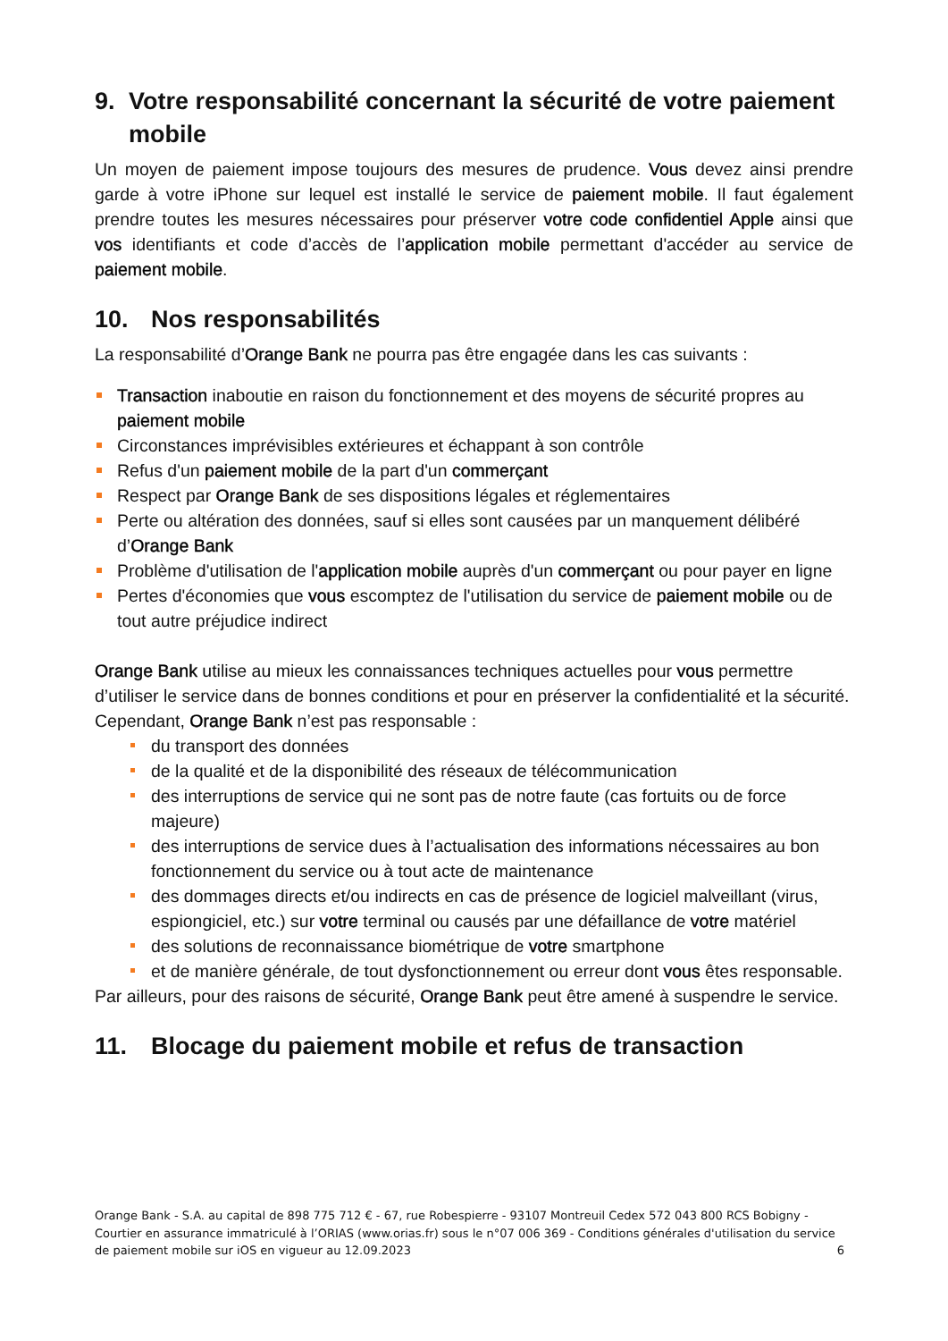9. Votre responsabilité concernant la sécurité de votre paiement mobile
Un moyen de paiement impose toujours des mesures de prudence. Vous devez ainsi prendre garde à votre iPhone sur lequel est installé le service de paiement mobile. Il faut également prendre toutes les mesures nécessaires pour préserver votre code confidentiel Apple ainsi que vos identifiants et code d’accès de l’application mobile permettant d'accéder au service de paiement mobile.
10. Nos responsabilités
La responsabilité d’Orange Bank ne pourra pas être engagée dans les cas suivants :
Transaction inaboutie en raison du fonctionnement et des moyens de sécurité propres au paiement mobile
Circonstances imprévisibles extérieures et échappant à son contrôle
Refus d'un paiement mobile de la part d'un commerçant
Respect par Orange Bank de ses dispositions légales et réglementaires
Perte ou altération des données, sauf si elles sont causées par un manquement délibéré d’Orange Bank
Problème d'utilisation de l'application mobile auprès d'un commerçant ou pour payer en ligne
Pertes d'économies que vous escomptez de l'utilisation du service de paiement mobile ou de tout autre préjudice indirect
Orange Bank utilise au mieux les connaissances techniques actuelles pour vous permettre d’utiliser le service dans de bonnes conditions et pour en préserver la confidentialité et la sécurité. Cependant, Orange Bank n’est pas responsable :
du transport des données
de la qualité et de la disponibilité des réseaux de télécommunication
des interruptions de service qui ne sont pas de notre faute (cas fortuits ou de force majeure)
des interruptions de service dues à l’actualisation des informations nécessaires au bon fonctionnement du service ou à tout acte de maintenance
des dommages directs et/ou indirects en cas de présence de logiciel malveillant (virus, espiongiciel, etc.) sur votre terminal ou causés par une défaillance de votre matériel
des solutions de reconnaissance biométrique de votre smartphone
et de manière générale, de tout dysfonctionnement ou erreur dont vous êtes responsable.
Par ailleurs, pour des raisons de sécurité, Orange Bank peut être amené à suspendre le service.
11. Blocage du paiement mobile et refus de transaction
Orange Bank - S.A. au capital de 898 775 712 € - 67, rue Robespierre - 93107 Montreuil Cedex 572 043 800 RCS Bobigny - Courtier en assurance immatriculé à l’ORIAS (www.orias.fr) sous le n°07 006 369 - Conditions générales d'utilisation du service de paiement mobile sur iOS en vigueur au 12.09.2023 6